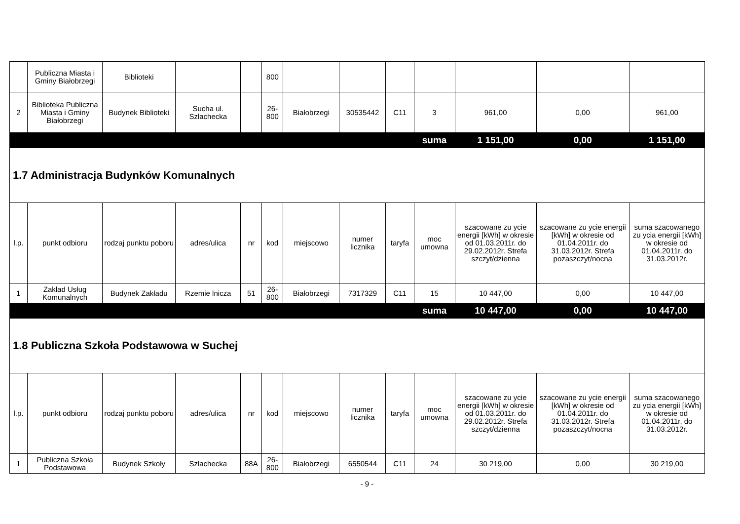| | Publiczna Miasta i Gminy Białobrzegi | Biblioteki | | | 800 | | | | | | | |
| 2 | Biblioteka Publiczna Miasta i Gminy Białobrzegi | Budynek Biblioteki | Sucha ul. Szlachecka | | 26-800 | Białobrzegi | 30535442 | C11 | 3 | 961,00 | 0,00 | 961,00 |
| | | | | | | | | | suma | 1 151,00 | 0,00 | 1 151,00 |
| 1.7 Administracja Budynków Komunalnych | | | | | | | | | | | | |
| l.p. | punkt odbioru | rodzaj punktu poboru | adres/ulica | nr | kod | miejscowo | numer licznika | taryfa | moc umowna | szacowane zu ycie energii [kWh] w okresie od 01.03.2011r. do 29.02.2012r. Strefa szczyt/dzienna | szacowane zu ycie energii [kWh] w okresie od 01.04.2011r. do 31.03.2012r. Strefa pozaszczyt/nocna | suma szacowanego zu ycia energii [kWh] w okresie od 01.04.2011r. do 31.03.2012r. |
| 1 | Zakład Usług Komunalnych | Budynek Zakładu | Rzemie lnicza | 51 | 26-800 | Białobrzegi | 7317329 | C11 | 15 | 10 447,00 | 0,00 | 10 447,00 |
| | | | | | | | | | suma | 10 447,00 | 0,00 | 10 447,00 |
| 1.8 Publiczna Szkoła Podstawowa w Suchej | | | | | | | | | | | | |
| l.p. | punkt odbioru | rodzaj punktu poboru | adres/ulica | nr | kod | miejscowo | numer licznika | taryfa | moc umowna | szacowane zu ycie energii [kWh] w okresie od 01.03.2011r. do 29.02.2012r. Strefa szczyt/dzienna | szacowane zu ycie energii [kWh] w okresie od 01.04.2011r. do 31.03.2012r. Strefa pozaszczyt/nocna | suma szacowanego zu ycia energii [kWh] w okresie od 01.04.2011r. do 31.03.2012r. |
| 1 | Publiczna Szkoła Podstawowa | Budynek Szkoły | Szlachecka | 88A | 26-800 | Białobrzegi | 6550544 | C11 | 24 | 30 219,00 | 0,00 | 30 219,00 |
- 9 -